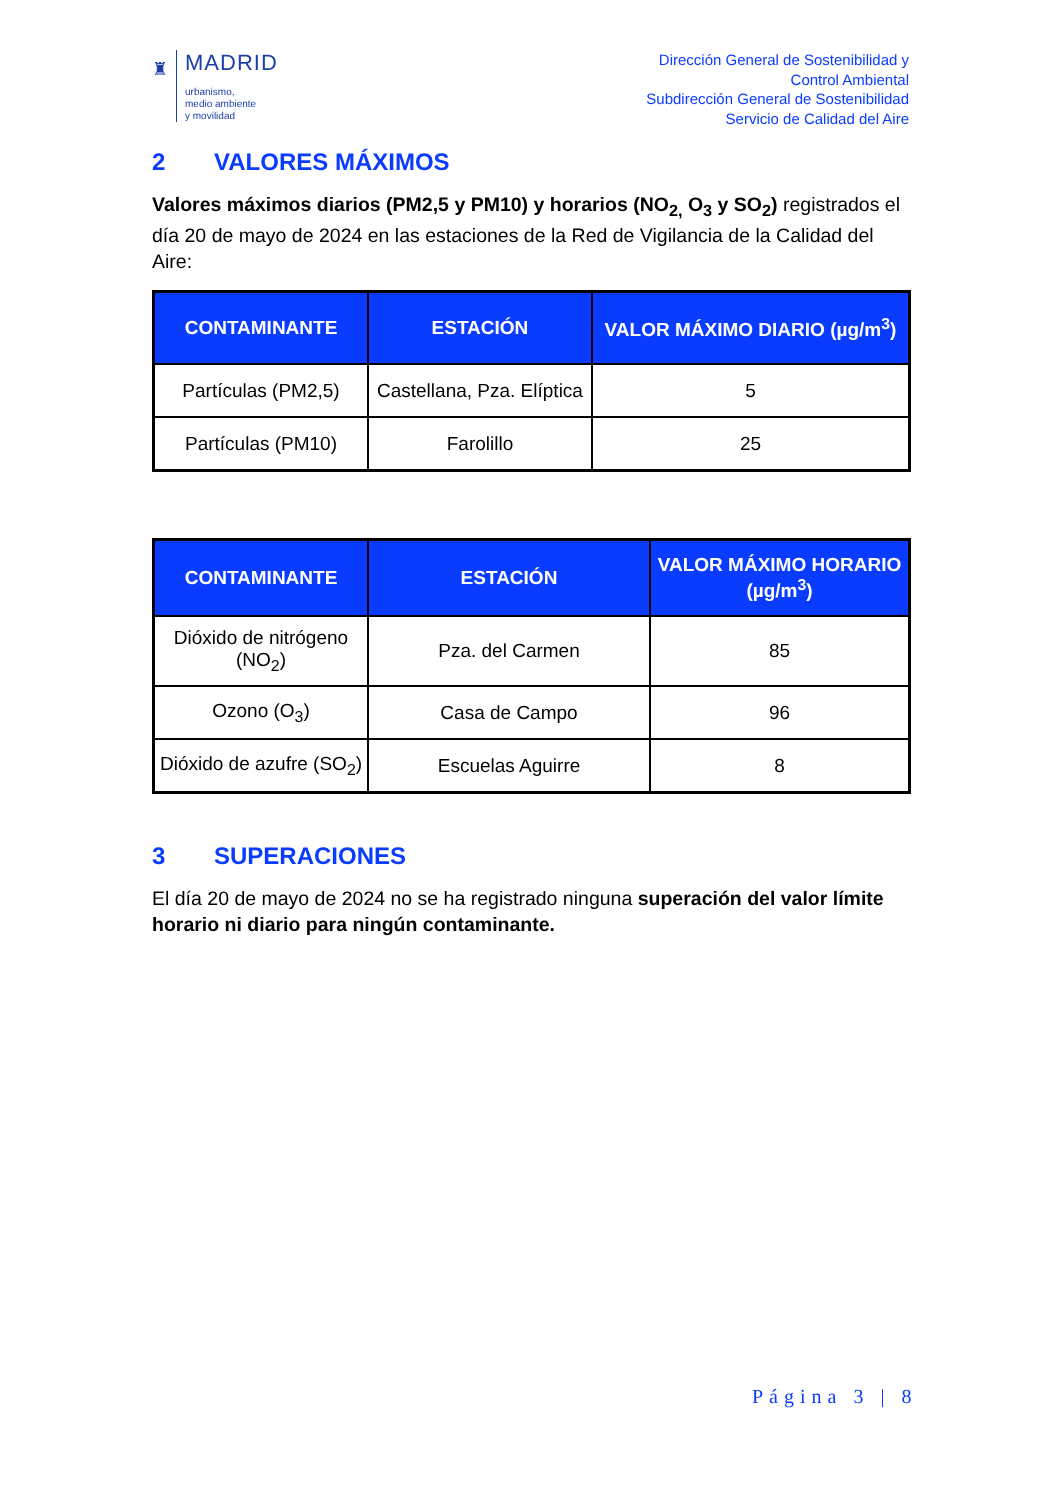♜
MADRID
urbanismo,
medio ambiente
y movilidad
Dirección General de Sostenibilidad y
Control Ambiental
Subdirección General de Sostenibilidad
Servicio de Calidad del Aire
2 VALORES MÁXIMOS
Valores máximos diarios (PM2,5 y PM10) y horarios (NO<sub>2,</sub> O<sub>3</sub> y SO<sub>2</sub>) registrados el día 20 de mayo de 2024 en las estaciones de la Red de Vigilancia de la Calidad del Aire:
| CONTAMINANTE | ESTACIÓN | VALOR MÁXIMO DIARIO (µg/m<sup>3</sup>) |
| --- | --- | --- |
| Partículas (PM2,5) | Castellana, Pza. Elíptica | 5 |
| Partículas (PM10) | Farolillo | 25 |
| CONTAMINANTE | ESTACIÓN | VALOR MÁXIMO HORARIO (µg/m<sup>3</sup>) |
| --- | --- | --- |
| Dióxido de nitrógeno (NO<sub>2</sub>) | Pza. del Carmen | 85 |
| Ozono (O<sub>3</sub>) | Casa de Campo | 96 |
| Dióxido de azufre (SO<sub>2</sub>) | Escuelas Aguirre | 8 |
3 SUPERACIONES
El día 20 de mayo de 2024 no se ha registrado ninguna superación del valor límite horario ni diario para ningún contaminante.
Página 3 | 8